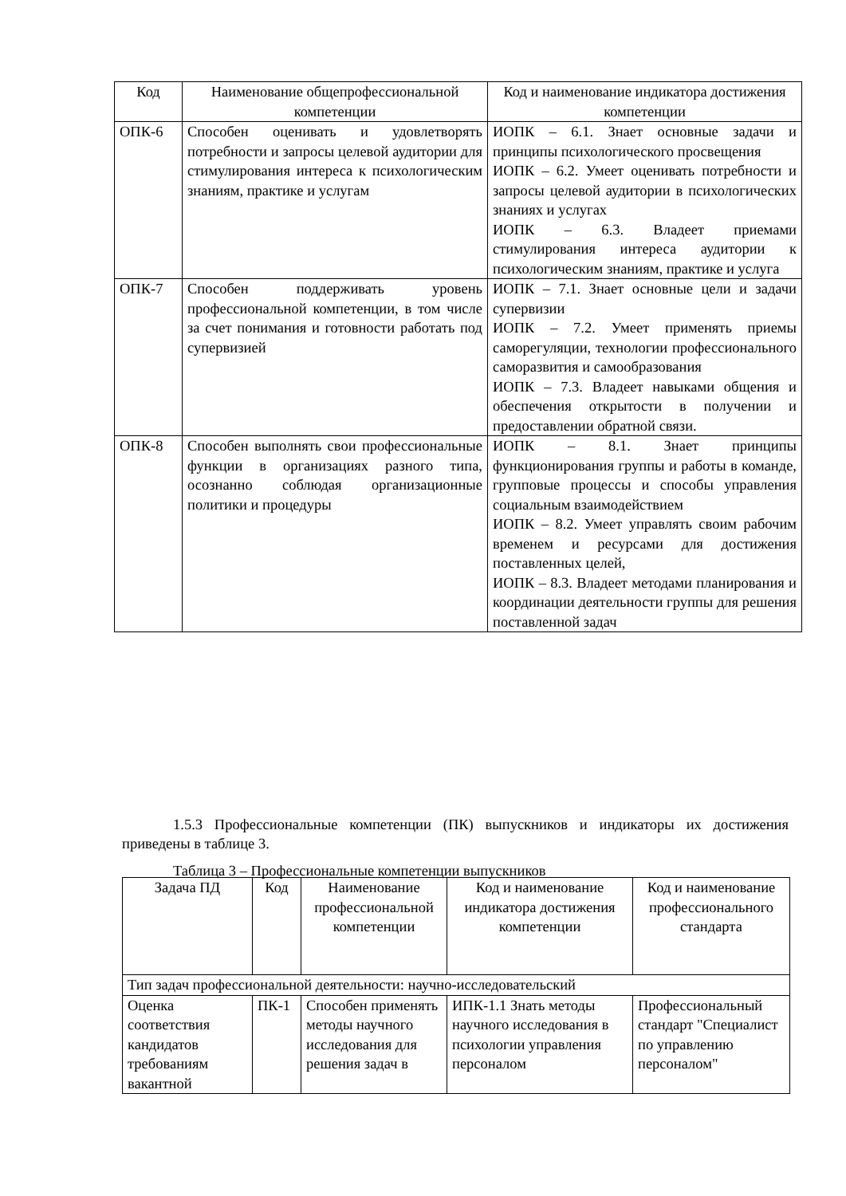| Код | Наименование общепрофессиональной компетенции | Код и наименование индикатора достижения компетенции |
| --- | --- | --- |
| ОПК-6 | Способен оценивать и удовлетворять потребности и запросы целевой аудитории для стимулирования интереса к психологическим знаниям, практике и услугам | ИОПК – 6.1. Знает основные задачи и принципы психологического просвещения ИОПК – 6.2. Умеет оценивать потребности и запросы целевой аудитории в психологических знаниях и услугах ИОПК – 6.3. Владеет приемами стимулирования интереса аудитории к психологическим знаниям, практике и услуга |
| ОПК-7 | Способен поддерживать уровень профессиональной компетенции, в том числе за счет понимания и готовности работать под супервизией | ИОПК – 7.1. Знает основные цели и задачи супервизии ИОПК – 7.2. Умеет применять приемы саморегуляции, технологии профессионального саморазвития и самообразования ИОПК – 7.3. Владеет навыками общения и обеспечения открытости в получении и предоставлении обратной связи. |
| ОПК-8 | Способен выполнять свои профессиональные функции в организациях разного типа, осознанно соблюдая организационные политики и процедуры | ИОПК – 8.1. Знает принципы функционирования группы и работы в команде, групповые процессы и способы управления социальным взаимодействием ИОПК – 8.2. Умеет управлять своим рабочим временем и ресурсами для достижения поставленных целей, ИОПК – 8.3. Владеет методами планирования и координации деятельности группы для решения поставленной задач |
1.5.3 Профессиональные компетенции (ПК) выпускников и индикаторы их достижения приведены в таблице 3.
Таблица 3 – Профессиональные компетенции выпускников
| Задача ПД | Код | Наименование профессиональной компетенции | Код и наименование индикатора достижения компетенции | Код и наименование профессионального стандарта |
| --- | --- | --- | --- | --- |
| Тип задач профессиональной деятельности: научно-исследовательский | | | | |
| Оценка соответствия кандидатов требованиям вакантной | ПК-1 | Способен применять методы научного исследования для решения задач в | ИПК-1.1 Знать методы научного исследования в психологии управления персоналом | Профессиональный стандарт "Специалист по управлению персоналом" |